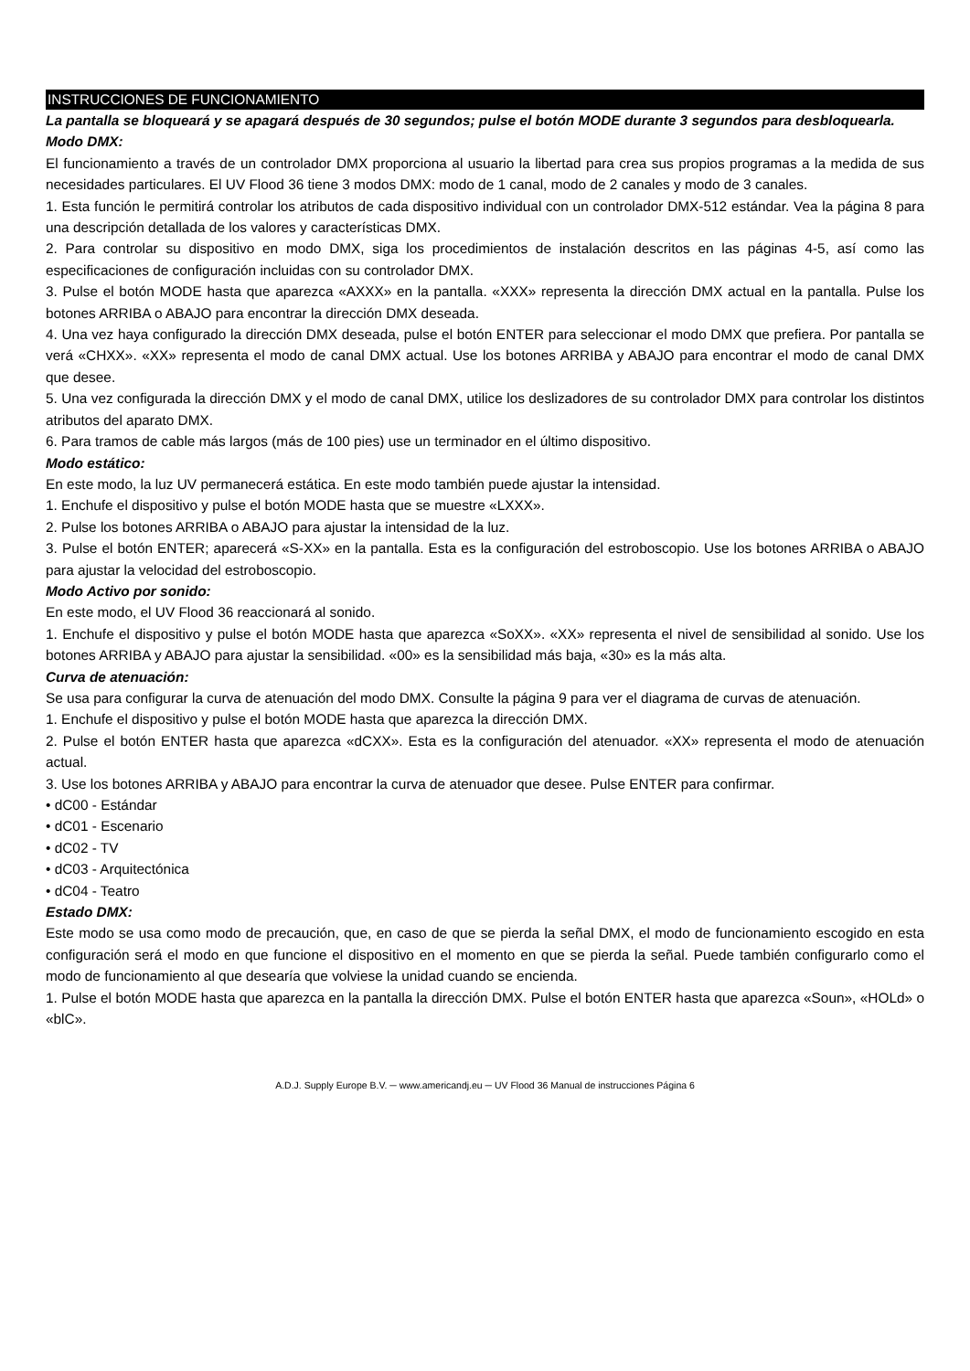INSTRUCCIONES DE FUNCIONAMIENTO
La pantalla se bloqueará y se apagará después de 30 segundos; pulse el botón MODE durante 3 segundos para desbloquearla.
Modo DMX:
El funcionamiento a través de un controlador DMX proporciona al usuario la libertad para crea sus propios programas a la medida de sus necesidades particulares. El UV Flood 36 tiene 3 modos DMX: modo de 1 canal, modo de 2 canales y modo de 3 canales.
1. Esta función le permitirá controlar los atributos de cada dispositivo individual con un controlador DMX-512 estándar. Vea la página 8 para una descripción detallada de los valores y características DMX.
2. Para controlar su dispositivo en modo DMX, siga los procedimientos de instalación descritos en las páginas 4-5, así como las especificaciones de configuración incluidas con su controlador DMX.
3. Pulse el botón MODE hasta que aparezca «AXXX» en la pantalla. «XXX» representa la dirección DMX actual en la pantalla. Pulse los botones ARRIBA o ABAJO para encontrar la dirección DMX deseada.
4. Una vez haya configurado la dirección DMX deseada, pulse el botón ENTER para seleccionar el modo DMX que prefiera. Por pantalla se verá «CHXX». «XX» representa el modo de canal DMX actual. Use los botones ARRIBA y ABAJO para encontrar el modo de canal DMX que desee.
5. Una vez configurada la dirección DMX y el modo de canal DMX, utilice los deslizadores de su controlador DMX para controlar los distintos atributos del aparato DMX.
6. Para tramos de cable más largos (más de 100 pies) use un terminador en el último dispositivo.
Modo estático:
En este modo, la luz UV permanecerá estática. En este modo también puede ajustar la intensidad.
1. Enchufe el dispositivo y pulse el botón MODE hasta que se muestre «LXXX».
2. Pulse los botones ARRIBA o ABAJO para ajustar la intensidad de la luz.
3. Pulse el botón ENTER; aparecerá «S-XX» en la pantalla. Esta es la configuración del estroboscopio. Use los botones ARRIBA o ABAJO para ajustar la velocidad del estroboscopio.
Modo Activo por sonido:
En este modo, el UV Flood 36 reaccionará al sonido.
1. Enchufe el dispositivo y pulse el botón MODE hasta que aparezca «SoXX». «XX» representa el nivel de sensibilidad al sonido. Use los botones ARRIBA y ABAJO para ajustar la sensibilidad. «00» es la sensibilidad más baja, «30» es la más alta.
Curva de atenuación:
Se usa para configurar la curva de atenuación del modo DMX. Consulte la página 9 para ver el diagrama de curvas de atenuación.
1. Enchufe el dispositivo y pulse el botón MODE hasta que aparezca la dirección DMX.
2. Pulse el botón ENTER hasta que aparezca «dCXX». Esta es la configuración del atenuador. «XX» representa el modo de atenuación actual.
3. Use los botones ARRIBA y ABAJO para encontrar la curva de atenuador que desee. Pulse ENTER para confirmar.
• dC00 - Estándar
• dC01 - Escenario
• dC02 - TV
• dC03 - Arquitectónica
• dC04 - Teatro
Estado DMX:
Este modo se usa como modo de precaución, que, en caso de que se pierda la señal DMX, el modo de funcionamiento escogido en esta configuración será el modo en que funcione el dispositivo en el momento en que se pierda la señal. Puede también configurarlo como el modo de funcionamiento al que desearía que volviese la unidad cuando se encienda.
1. Pulse el botón MODE hasta que aparezca en la pantalla la dirección DMX. Pulse el botón ENTER hasta que aparezca «Soun», «HOLd» o «blC».
A.D.J. Supply Europe B.V. ─ www.americandj.eu ─ UV Flood 36 Manual de instrucciones Página 6